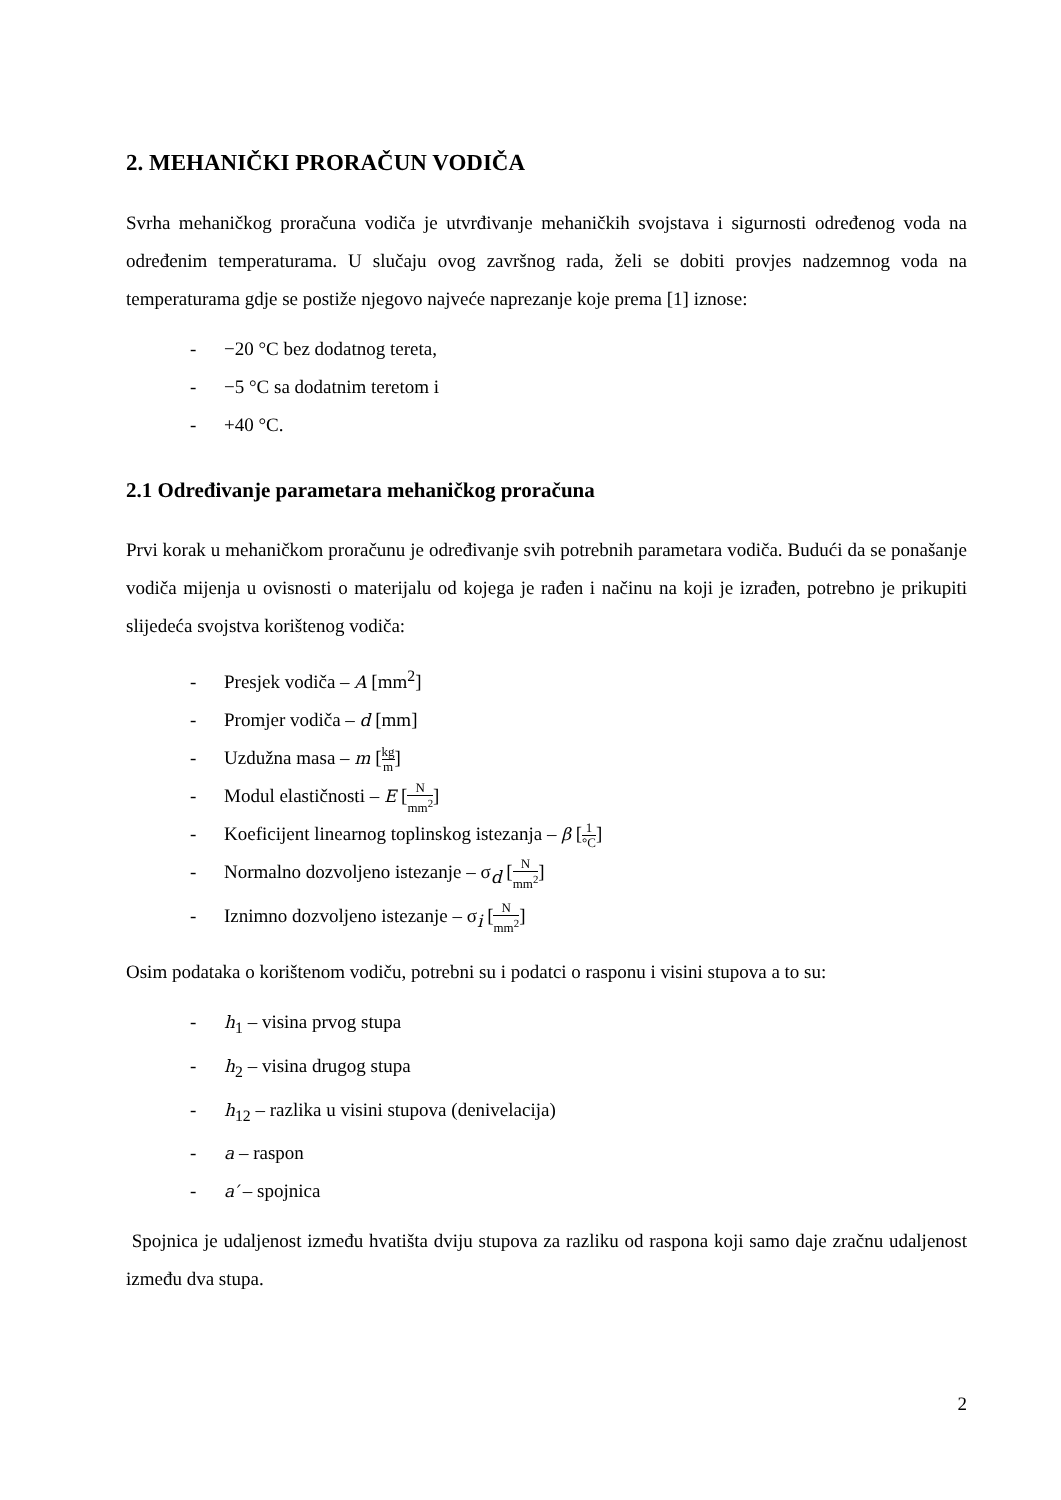2. MEHANIČKI PRORAČUN VODIČA
Svrha mehaničkog proračuna vodiča je utvrđivanje mehaničkih svojstava i sigurnosti određenog voda na određenim temperaturama. U slučaju ovog završnog rada, želi se dobiti provjes nadzemnog voda na temperaturama gdje se postiže njegovo najveće naprezanje koje prema [1] iznose:
- −20 °C bez dodatnog tereta,
- −5 °C sa dodatnim teretom i
- +40 °C.
2.1 Određivanje parametara mehaničkog proračuna
Prvi korak u mehaničkom proračunu je određivanje svih potrebnih parametara vodiča. Budući da se ponašanje vodiča mijenja u ovisnosti o materijalu od kojega je rađen i načinu na koji je izrađen, potrebno je prikupiti slijedeća svojstva korištenog vodiča:
- Presjek vodiča – A [mm<sup>2</sup>]
- Promjer vodiča – d [mm]
- Uzdužna masa – m [kg m]
- Modul elastičnosti – E [N mm<sup>2</sup>]
- Koeficijent linearnog toplinskog istezanja – β [1 °C]
- Normalno dozvoljeno istezanje – σ<sub>d</sub> [N mm<sup>2</sup>]
- Iznimno dozvoljeno istezanje – σ<sub>i</sub> [N mm<sup>2</sup>]
Osim podataka o korištenom vodiču, potrebni su i podatci o rasponu i visini stupova a to su:
- h<sub>1</sub> – visina prvog stupa
- h<sub>2</sub> – visina drugog stupa
- h<sub>12</sub> – razlika u visini stupova (denivelacija)
- a – raspon
- a′ – spojnica
Spojnica je udaljenost između hvatišta dviju stupova za razliku od raspona koji samo daje zračnu udaljenost između dva stupa.
2